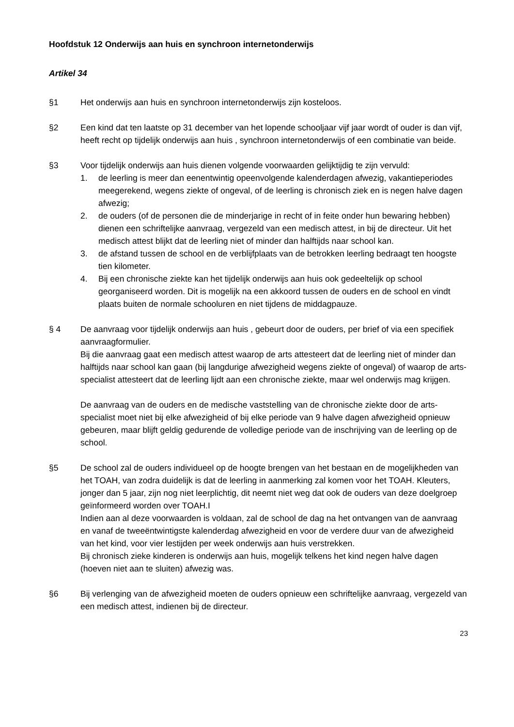Hoofdstuk 12 Onderwijs aan huis en synchroon internetonderwijs
Artikel 34
§1 Het onderwijs aan huis en synchroon internetonderwijs zijn kosteloos.
§2 Een kind dat ten laatste op 31 december van het lopende schooljaar vijf jaar wordt of ouder is dan vijf, heeft recht op tijdelijk onderwijs aan huis , synchroon internetonderwijs of een combinatie van beide.
§3 Voor tijdelijk onderwijs aan huis dienen volgende voorwaarden gelijktijdig te zijn vervuld:
1. de leerling is meer dan eenentwintig opeenvolgende kalenderdagen afwezig, vakantieperiodes meegerekend, wegens ziekte of ongeval, of de leerling is chronisch ziek en is negen halve dagen afwezig;
2. de ouders (of de personen die de minderjarige in recht of in feite onder hun bewaring hebben) dienen een schriftelijke aanvraag, vergezeld van een medisch attest, in bij de directeur. Uit het medisch attest blijkt dat de leerling niet of minder dan halftijds naar school kan.
3. de afstand tussen de school en de verblijfplaats van de betrokken leerling bedraagt ten hoogste tien kilometer.
4. Bij een chronische ziekte kan het tijdelijk onderwijs aan huis ook gedeeltelijk op school georganiseerd worden. Dit is mogelijk na een akkoord tussen de ouders en de school en vindt plaats buiten de normale schooluren en niet tijdens de middagpauze.
§ 4 De aanvraag voor tijdelijk onderwijs aan huis , gebeurt door de ouders, per brief of via een specifiek aanvraagformulier.
Bij die aanvraag gaat een medisch attest waarop de arts attesteert dat de leerling niet of minder dan halftijds naar school kan gaan (bij langdurige afwezigheid wegens ziekte of ongeval) of waarop de arts-specialist attesteert dat de leerling lijdt aan een chronische ziekte, maar wel onderwijs mag krijgen.
De aanvraag van de ouders en de medische vaststelling van de chronische ziekte door de arts-specialist moet niet bij elke afwezigheid of bij elke periode van 9 halve dagen afwezigheid opnieuw gebeuren, maar blijft geldig gedurende de volledige periode van de inschrijving van de leerling op de school.
§5 De school zal de ouders individueel op de hoogte brengen van het bestaan en de mogelijkheden van het TOAH, van zodra duidelijk is dat de leerling in aanmerking zal komen voor het TOAH. Kleuters, jonger dan 5 jaar, zijn nog niet leerplichtig, dit neemt niet weg dat ook de ouders van deze doelgroep geïnformeerd worden over TOAH.I
Indien aan al deze voorwaarden is voldaan, zal de school de dag na het ontvangen van de aanvraag en vanaf de tweeëntwintigste kalenderdag afwezigheid en voor de verdere duur van de afwezigheid van het kind, voor vier lestijden per week onderwijs aan huis verstrekken.
Bij chronisch zieke kinderen is onderwijs aan huis, mogelijk telkens het kind negen halve dagen (hoeven niet aan te sluiten) afwezig was.
§6 Bij verlenging van de afwezigheid moeten de ouders opnieuw een schriftelijke aanvraag, vergezeld van een medisch attest, indienen bij de directeur.
23